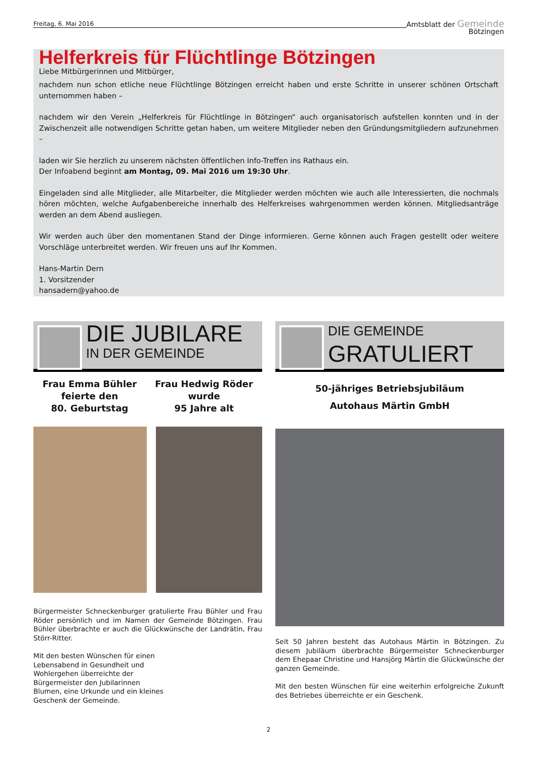Freitag, 6. Mai 2016
Amtsblatt der Gemeinde
Bötzingen
Helferkreis für Flüchtlinge Bötzingen
Liebe Mitbürgerinnen und Mitbürger,
nachdem nun schon etliche neue Flüchtlinge Bötzingen erreicht haben und erste Schritte in unserer schönen Ortschaft unternommen haben –
nachdem wir den Verein „Helferkreis für Flüchtlinge in Bötzingen“ auch organisatorisch aufstellen konnten und in der Zwischenzeit alle notwendigen Schritte getan haben, um weitere Mitglieder neben den Gründungsmitgliedern aufzunehmen –
laden wir Sie herzlich zu unserem nächsten öffentlichen Info-Treffen ins Rathaus ein.
Der Infoabend beginnt am Montag, 09. Mai 2016 um 19:30 Uhr.
Eingeladen sind alle Mitglieder, alle Mitarbeiter, die Mitglieder werden möchten wie auch alle Interessierten, die nochmals hören möchten, welche Aufgabenbereiche innerhalb des Helferkreises wahrgenommen werden können. Mitgliedsanträge werden an dem Abend ausliegen.
Wir werden auch über den momentanen Stand der Dinge informieren. Gerne können auch Fragen gestellt oder weitere Vorschläge unterbreitet werden. Wir freuen uns auf Ihr Kommen.
Hans-Martin Dern
1. Vorsitzender
hansadern@yahoo.de
DIE JUBILARE
IN DER GEMEINDE
Frau Emma Bühler
feierte den
80. Geburtstag
Frau Hedwig Röder
wurde
95 Jahre alt
Bürgermeister Schneckenburger gratulierte Frau Bühler und Frau Röder persönlich und im Namen der Gemeinde Bötzingen. Frau Bühler überbrachte er auch die Glückwünsche der Landrätin, Frau Störr-Ritter.
Mit den besten Wünschen für einen Lebensabend in Gesundheit und Wohlergehen überreichte der Bürgermeister den Jubilarinnen Blumen, eine Urkunde und ein kleines Geschenk der Gemeinde.
DIE GEMEINDE
GRATULIERT
50-jähriges Betriebsjubiläum
Autohaus Märtin GmbH
Seit 50 Jahren besteht das Autohaus Märtin in Bötzingen. Zu diesem Jubiläum überbrachte Bürgermeister Schneckenburger dem Ehepaar Christine und Hansjörg Märtin die Glückwünsche der ganzen Gemeinde.
Mit den besten Wünschen für eine weiterhin erfolgreiche Zukunft des Betriebes überreichte er ein Geschenk.
2